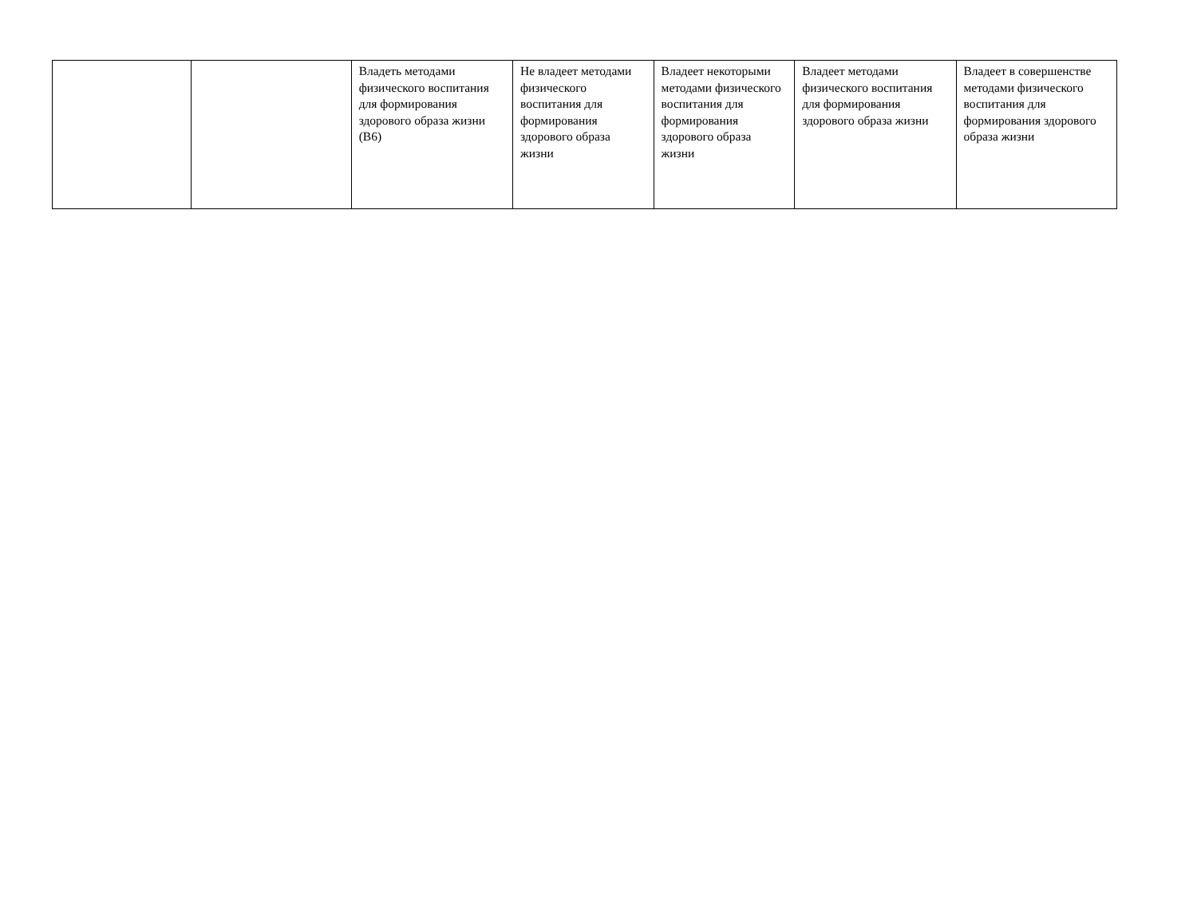| | | Владеть методами физического воспитания для формирования здорового образа жизни (В6) | Не владеет методами физического воспитания для формирования здорового образа жизни | Владеет некоторыми методами физического воспитания для формирования здорового образа жизни | Владеет методами физического воспитания для формирования здорового образа жизни | Владеет в совершенстве методами физического воспитания для формирования здорового образа жизни |